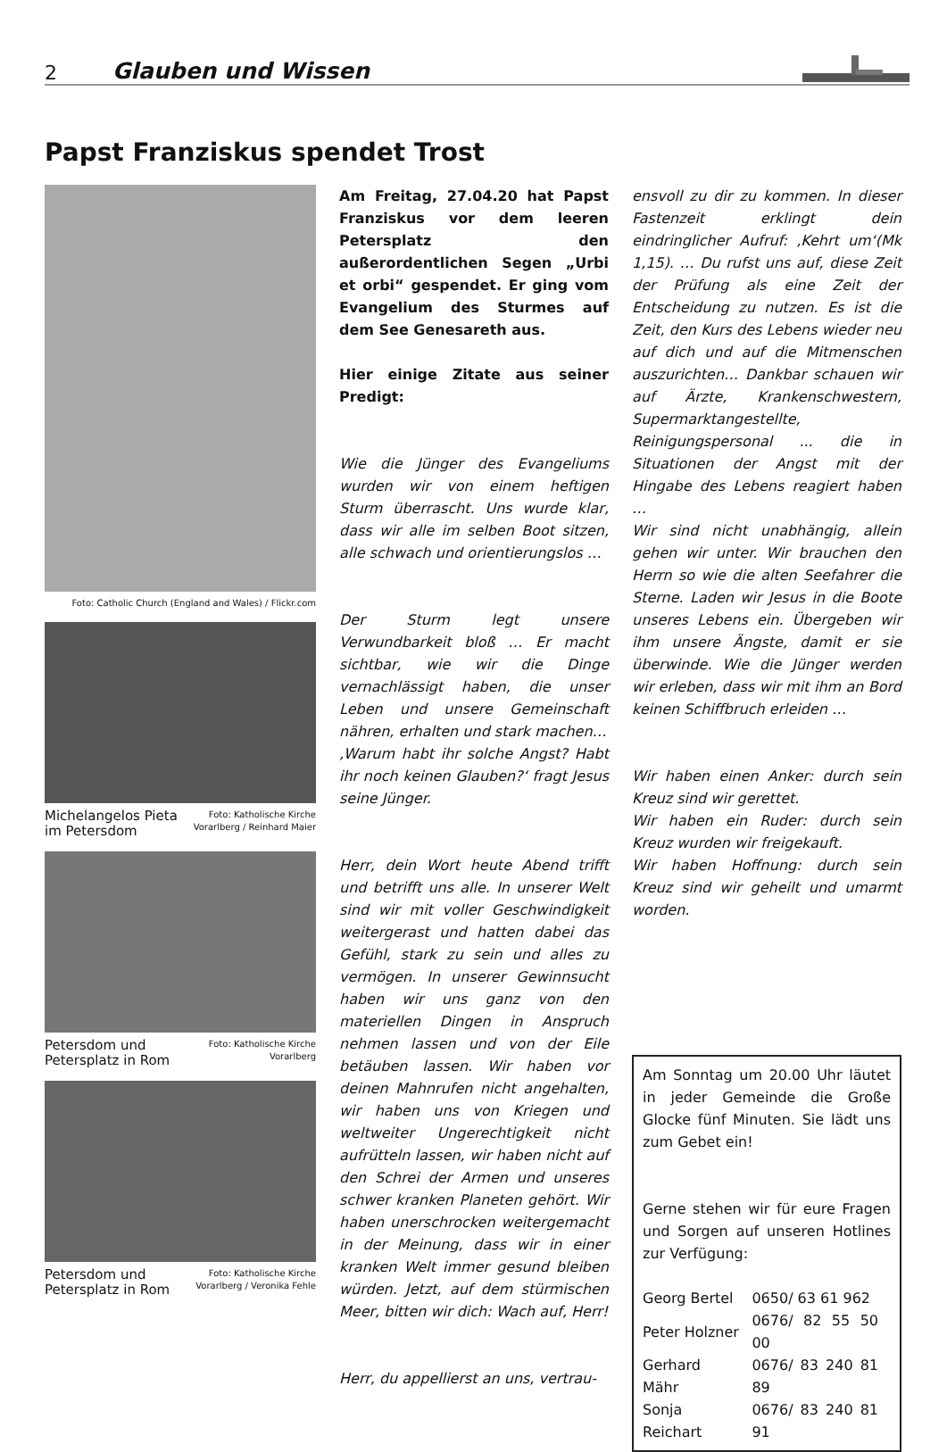2 Glauben und Wissen
Papst Franziskus spendet Trost
Foto: Catholic Church (England and Wales) / Flickr.com
Michelangelos Pieta im Petersdom Foto: Katholische Kirche Vorarlberg / Reinhard Maier
Petersdom und Petersplatz in Rom Foto: Katholische Kirche Vorarlberg
Petersdom und Petersplatz in Rom Foto: Katholische Kirche Vorarlberg / Veronika Fehle
Am Freitag, 27.04.20 hat Papst Franziskus vor dem leeren Petersplatz den außerordentlichen Segen „Urbi et orbi“ gespendet. Er ging vom Evangelium des Sturmes auf dem See Genesareth aus.
Hier einige Zitate aus seiner Predigt:
Wie die Jünger des Evangeliums wurden wir von einem heftigen Sturm überrascht. Uns wurde klar, dass wir alle im selben Boot sitzen, alle schwach und orientierungslos …
Der Sturm legt unsere Verwundbarkeit bloß … Er macht sichtbar, wie wir die Dinge vernachlässigt haben, die unser Leben und unsere Gemeinschaft nähren, erhalten und stark machen…
‚Warum habt ihr solche Angst? Habt ihr noch keinen Glauben?‘ fragt Jesus seine Jünger.
Herr, dein Wort heute Abend trifft und betrifft uns alle. In unserer Welt sind wir mit voller Geschwindigkeit weitergerast und hatten dabei das Gefühl, stark zu sein und alles zu vermögen. In unserer Gewinnsucht haben wir uns ganz von den materiellen Dingen in Anspruch nehmen lassen und von der Eile betäuben lassen. Wir haben vor deinen Mahnrufen nicht angehalten, wir haben uns von Kriegen und weltweiter Ungerechtigkeit nicht aufrütteln lassen, wir haben nicht auf den Schrei der Armen und unseres schwer kranken Planeten gehört. Wir haben unerschrocken weitergemacht in der Meinung, dass wir in einer kranken Welt immer gesund bleiben würden. Jetzt, auf dem stürmischen Meer, bitten wir dich: Wach auf, Herr!
Herr, du appellierst an uns, vertrau-
ensvoll zu dir zu kommen. In dieser Fastenzeit erklingt dein eindringlicher Aufruf: ‚Kehrt um‘(Mk 1,15). … Du rufst uns auf, diese Zeit der Prüfung als eine Zeit der Entscheidung zu nutzen. Es ist die Zeit, den Kurs des Lebens wieder neu auf dich und auf die Mitmenschen auszurichten… Dankbar schauen wir auf Ärzte, Krankenschwestern, Supermarktangestellte, Reinigungspersonal ... die in Situationen der Angst mit der Hingabe des Lebens reagiert haben …
Wir sind nicht unabhängig, allein gehen wir unter. Wir brauchen den Herrn so wie die alten Seefahrer die Sterne. Laden wir Jesus in die Boote unseres Lebens ein. Übergeben wir ihm unsere Ängste, damit er sie überwinde. Wie die Jünger werden wir erleben, dass wir mit ihm an Bord keinen Schiffbruch erleiden …
Wir haben einen Anker: durch sein Kreuz sind wir gerettet.
Wir haben ein Ruder: durch sein Kreuz wurden wir freigekauft.
Wir haben Hoffnung: durch sein Kreuz sind wir geheilt und umarmt worden.
Am Sonntag um 20.00 Uhr läutet in jeder Gemeinde die Große Glocke fünf Minuten. Sie lädt uns zum Gebet ein!
Gerne stehen wir für eure Fragen und Sorgen auf unseren Hotlines zur Verfügung:
| Georg Bertel | 0650/ 63 61 962 |
| Peter Holzner | 0676/ 82 55 50 00 |
| Gerhard Mähr | 0676/ 83 240 81 89 |
| Sonja Reichart | 0676/ 83 240 81 91 |